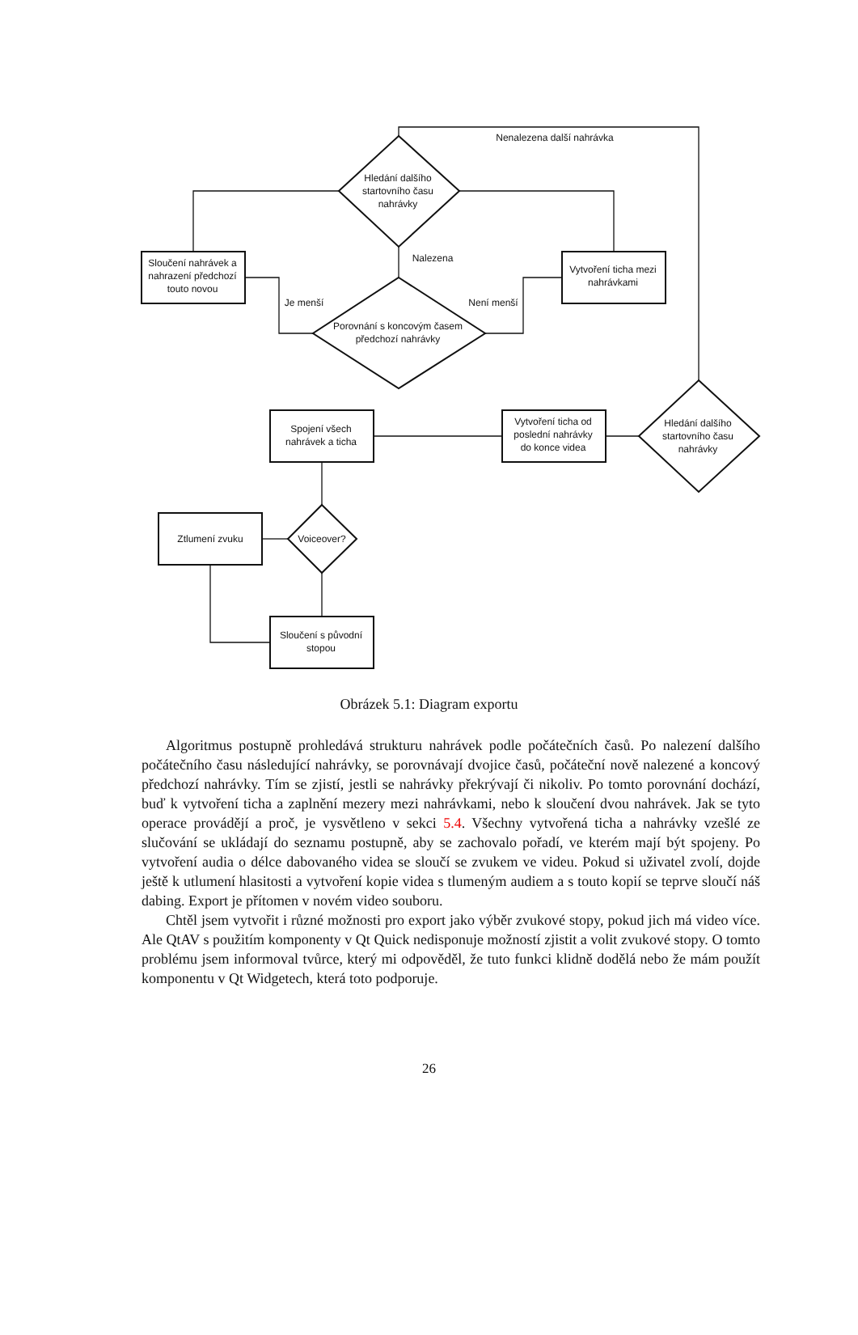Nenalezena další nahrávka
Hledání dalšího
startovního času
nahrávky
Nalezena
Je menší
Není menší
Porovnání s koncovým časem
předchozí nahrávky
Sloučení nahrávek a
nahrazení předchozí
touto novou
Vytvoření ticha mezi
nahrávkami
Hledání dalšího
startovního času
nahrávky
Vytvoření ticha od
poslední nahrávky
do konce videa
Spojení všech
nahrávek a ticha
Voiceover?
Ztlumení zvuku
Sloučení s původní
stopou
Obrázek 5.1: Diagram exportu
Algoritmus postupně prohledává strukturu nahrávek podle počátečních časů. Po nalezení dalšího počátečního času následující nahrávky, se porovnávají dvojice časů, počáteční nově nalezené a koncový předchozí nahrávky. Tím se zjistí, jestli se nahrávky překrývají či nikoliv. Po tomto porovnání dochází, buď k vytvoření ticha a zaplnění mezery mezi nahrávkami, nebo k sloučení dvou nahrávek. Jak se tyto operace provádějí a proč, je vysvětleno v sekci 5.4. Všechny vytvořená ticha a nahrávky vzešlé ze slučování se ukládají do seznamu postupně, aby se zachovalo pořadí, ve kterém mají být spojeny. Po vytvoření audia o délce dabovaného videa se sloučí se zvukem ve videu. Pokud si uživatel zvolí, dojde ještě k utlumení hlasitosti a vytvoření kopie videa s tlumeným audiem a s touto kopií se teprve sloučí náš dabing. Export je přítomen v novém video souboru.
Chtěl jsem vytvořit i různé možnosti pro export jako výběr zvukové stopy, pokud jich má video více. Ale QtAV s použitím komponenty v Qt Quick nedisponuje možností zjistit a volit zvukové stopy. O tomto problému jsem informoval tvůrce, který mi odpověděl, že tuto funkci klidně dodělá nebo že mám použít komponentu v Qt Widgetech, která toto podporuje.
26